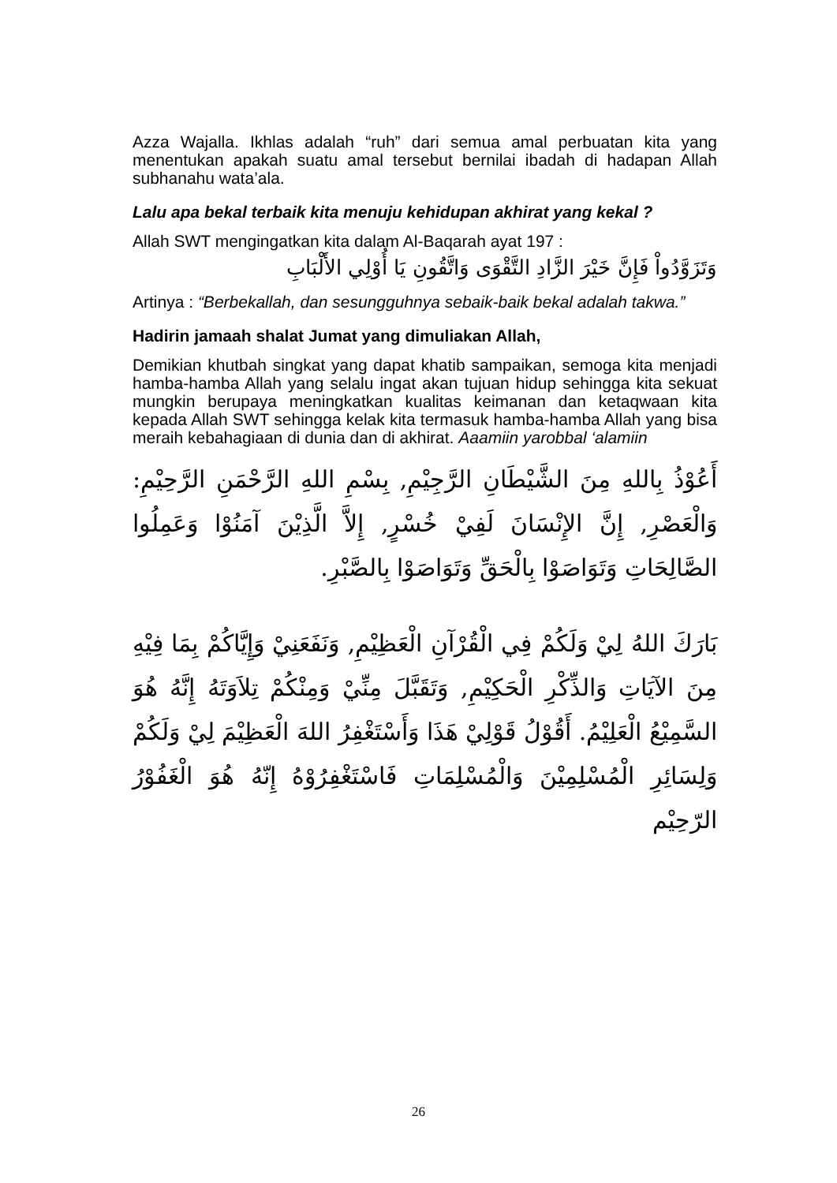Azza Wajalla. Ikhlas adalah “ruh” dari semua amal perbuatan kita yang menentukan apakah suatu amal tersebut bernilai ibadah di hadapan Allah subhanahu wata’ala.
Lalu apa bekal terbaik kita menuju kehidupan akhirat yang kekal ?
Allah SWT mengingatkan kita dalam Al-Baqarah ayat 197 :
وَتَزَوَّدُواْ فَإِنَّ خَيْرَ الزَّادِ التَّقْوَى وَاتَّقُونِ يَا أُوْلِي الأَلْبَابِ
Artinya : “Berbekallah, dan sesungguhnya sebaik-baik bekal adalah takwa.”
Hadirin jamaah shalat Jumat yang dimuliakan Allah,
Demikian khutbah singkat yang dapat khatib sampaikan, semoga kita menjadi hamba-hamba Allah yang selalu ingat akan tujuan hidup sehingga kita sekuat mungkin berupaya meningkatkan kualitas keimanan dan ketaqwaan kita kepada Allah SWT sehingga kelak kita termasuk hamba-hamba Allah yang bisa meraih kebahagiaan di dunia dan di akhirat. Aaamiin yarobbal ‘alamiin
أَعُوْذُ بِاللهِ مِنَ الشَّيْطَانِ الرَّجِيْمِ, بِسْمِ اللهِ الرَّحْمَنِ الرَّحِيْمِ: وَالْعَصْرِ, إِنَّ الإِنْسَانَ لَفِيْ خُسْرٍ, إِلاَّ الَّذِيْنَ آمَنُوْا وَعَمِلُوا الصَّالِحَاتِ وَتَوَاصَوْا بِالْحَقِّ وَتَوَاصَوْا بِالصَّبْرِ.
بَارَكَ اللهُ لِيْ وَلَكُمْ فِي الْقُرْآنِ الْعَظِيْمِ, وَنَفَعَنِيْ وَإِيَّاكُمْ بِمَا فِيْهِ مِنَ الآيَاتِ وَالذِّكْرِ الْحَكِيْمِ, وَتَقَبَّلَ مِنِّيْ وَمِنْكُمْ تِلاَوَتَهُ إِنَّهُ هُوَ السَّمِيْعُ الْعَلِيْمُ. أَقُوْلُ قَوْلِيْ هَذَا وَأَسْتَغْفِرُ اللهَ الْعَظِيْمَ لِيْ وَلَكُمْ وَلِسَائِرِ الْمُسْلِمِيْنَ وَالْمُسْلِمَاتِ فَاسْتَغْفِرُوْهُ إِنّهُ هُوَ الْغَفُوْرُ الرّحِيْم
26